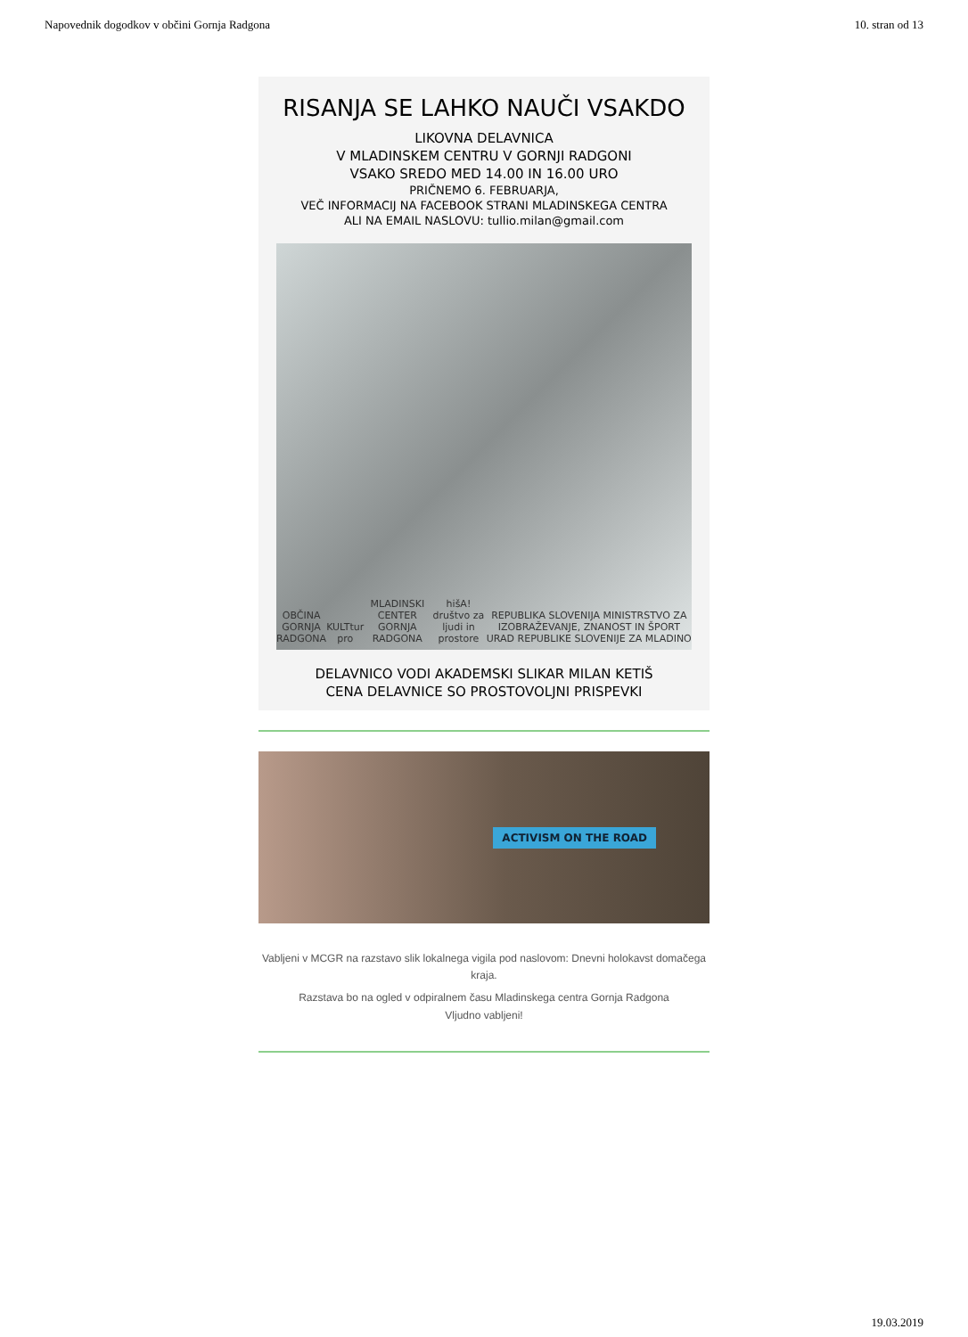Napovednik dogodkov v občini Gornja Radgona 10. stran od 13
RISANJA SE LAHKO NAUČI VSAKDO
LIKOVNA DELAVNICA
V MLADINSKEM CENTRU V GORNJI RADGONI
VSAKO SREDO MED 14.00 IN 16.00 URO
PRIČNEMO 6. FEBRUARJA,
VEČ INFORMACIJ NA FACEBOOK STRANI MLADINSKEGA CENTRA
ALI NA EMAIL NASLOVU: tullio.milan@gmail.com
OBČINA GORNJA RADGONA KULTtur pro MLADINSKI CENTER GORNJA RADGONA hišA! društvo za ljudi in prostore REPUBLIKA SLOVENIJA MINISTRSTVO ZA IZOBRAŽEVANJE, ZNANOST IN ŠPORT URAD REPUBLIKE SLOVENIJE ZA MLADINO
DELAVNICO VODI AKADEMSKI SLIKAR MILAN KETIŠ
CENA DELAVNICE SO PROSTOVOLJNI PRISPEVKI
ACTIVISM ON THE ROAD
Vabljeni v MCGR na razstavo slik lokalnega vigila pod naslovom: Dnevni holokavst domačega kraja.
Razstava bo na ogled v odpiralnem času Mladinskega centra Gornja Radgona
Vljudno vabljeni!
19.03.2019